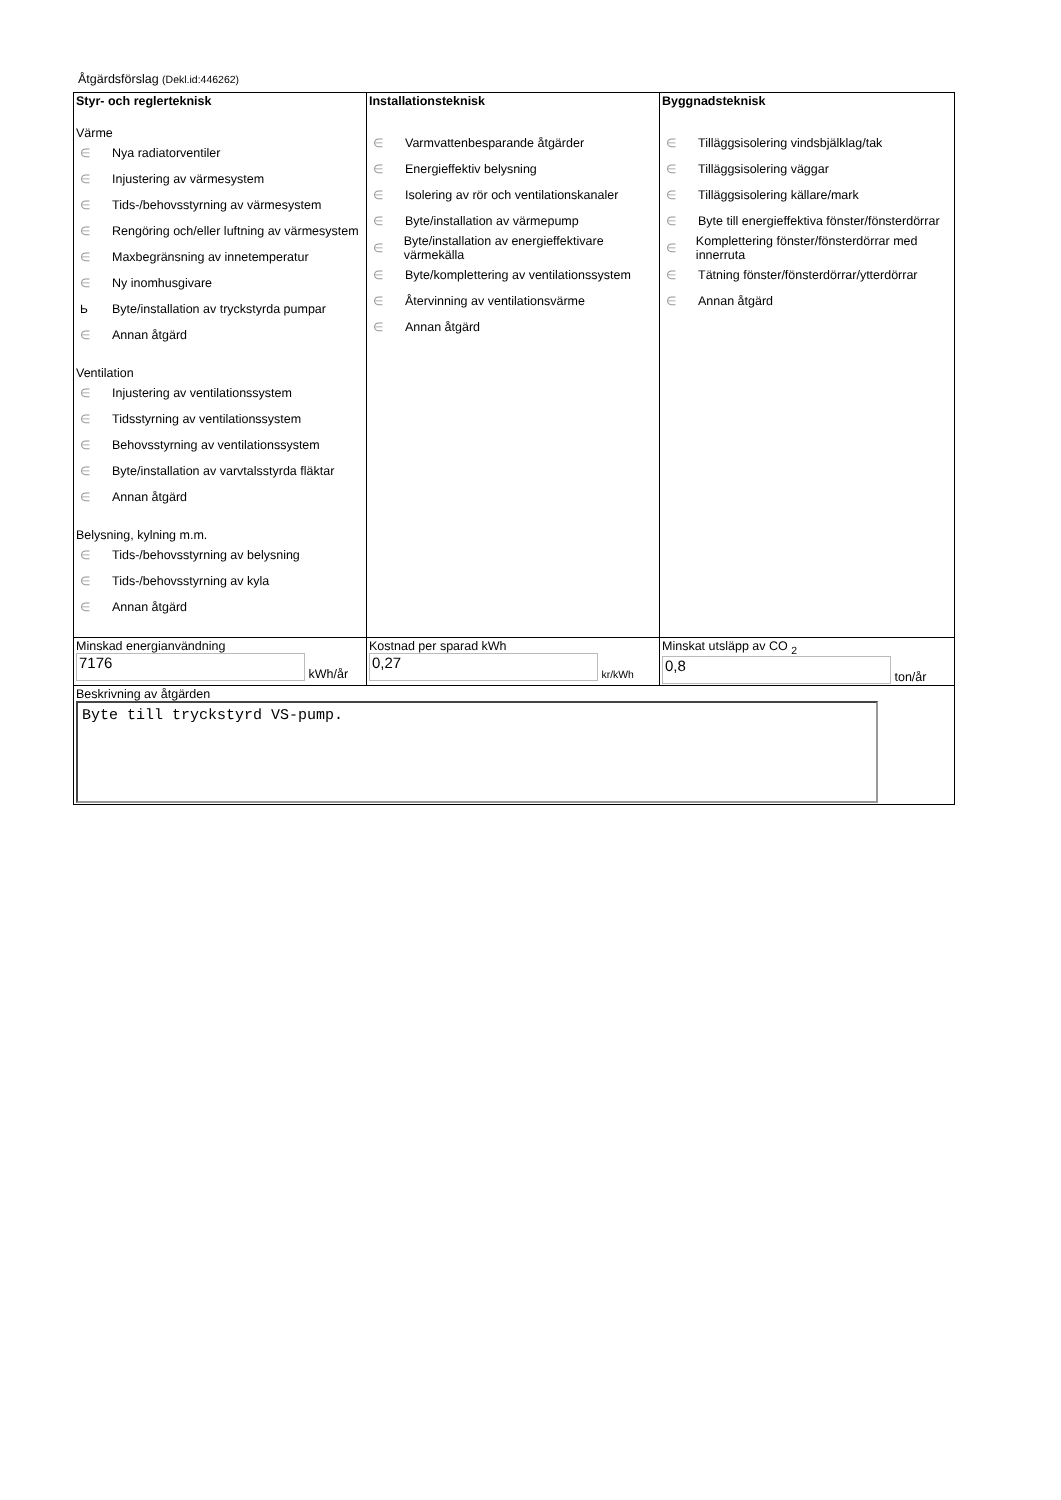Åtgärdsförslag (Dekl.id:446262)
| Styr- och reglerteknisk Värme ∈ Nya radiatorventiler ∈ Injustering av värmesystem ∈ Tids-/behovsstyrning av värmesystem ∈ Rengöring och/eller luftning av värmesystem ∈ Maxbegränsning av innetemperatur ∈ Ny inomhusgivare Ь Byte/installation av tryckstyrda pumpar ∈ Annan åtgärd Ventilation ∈ Injustering av ventilationssystem ∈ Tidsstyrning av ventilationssystem ∈ Behovsstyrning av ventilationssystem ∈ Byte/installation av varvtalsstyrda fläktar ∈ Annan åtgärd Belysning, kylning m.m. ∈ Tids-/behovsstyrning av belysning ∈ Tids-/behovsstyrning av kyla ∈ Annan åtgärd | Installationsteknisk ∈ Varmvattenbesparande åtgärder ∈ Energieffektiv belysning ∈ Isolering av rör och ventilationskanaler ∈ Byte/installation av värmepump ∈ Byte/installation av energieffektivare värmekälla ∈ Byte/komplettering av ventilationssystem ∈ Återvinning av ventilationsvärme ∈ Annan åtgärd | Byggnadsteknisk ∈ Tilläggsisolering vindsbjälklag/tak ∈ Tilläggsisolering väggar ∈ Tilläggsisolering källare/mark ∈ Byte till energieffektiva fönster/fönsterdörrar ∈ Komplettering fönster/fönsterdörrar med innerruta ∈ Tätning fönster/fönsterdörrar/ytterdörrar ∈ Annan åtgärd |
| Minskad energianvändning 7176 kWh/år | Kostnad per sparad kWh 0,27 kr/kWh | Minskat utsläpp av CO <sub>2</sub> 0,8 ton/år |
| Beskrivning av åtgärden Byte till tryckstyrd VS-pump. | | |